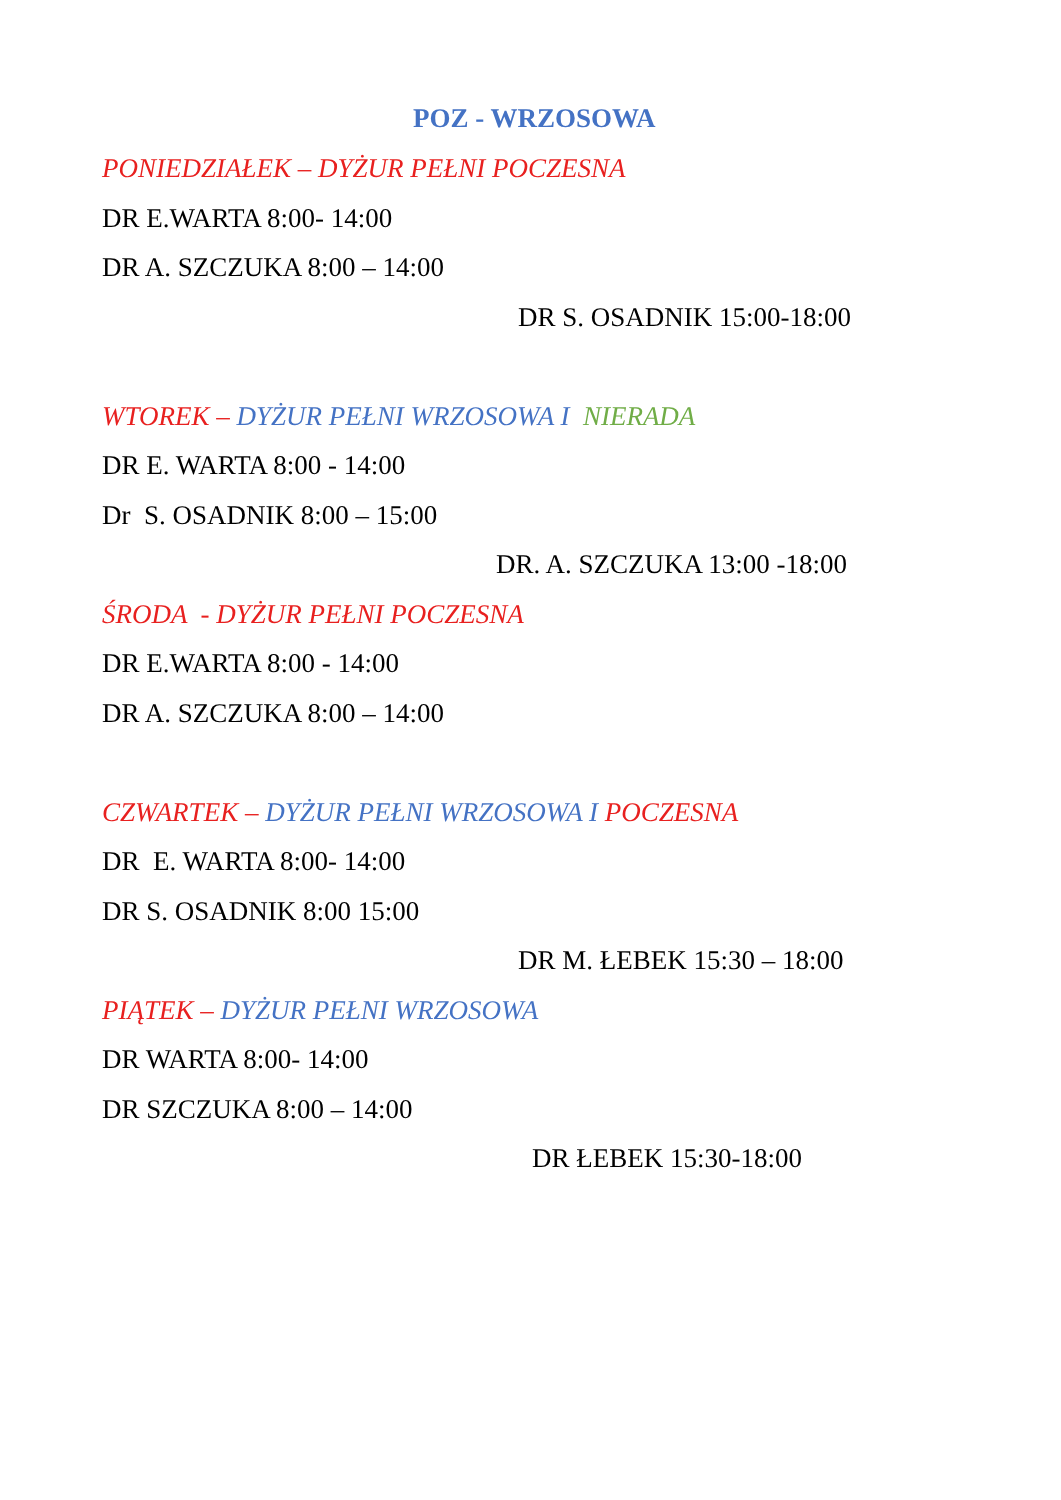POZ - WRZOSOWA
PONIEDZIAŁEK – DYŻUR PEŁNI POCZESNA
DR E.WARTA 8:00- 14:00
DR A. SZCZUKA 8:00 – 14:00
DR S. OSADNIK 15:00-18:00
WTOREK – DYŻUR PEŁNI WRZOSOWA I NIERADA
DR E. WARTA 8:00 - 14:00
Dr S. OSADNIK 8:00 – 15:00
DR. A. SZCZUKA 13:00 -18:00
ŚRODA - DYŻUR PEŁNI POCZESNA
DR E.WARTA 8:00 - 14:00
DR A. SZCZUKA 8:00 – 14:00
CZWARTEK – DYŻUR PEŁNI WRZOSOWA I POCZESNA
DR E. WARTA 8:00- 14:00
DR S. OSADNIK 8:00 15:00
DR M. ŁEBEK 15:30 – 18:00
PIĄTEK – DYŻUR PEŁNI WRZOSOWA
DR WARTA 8:00- 14:00
DR SZCZUKA 8:00 – 14:00
DR ŁEBEK 15:30-18:00